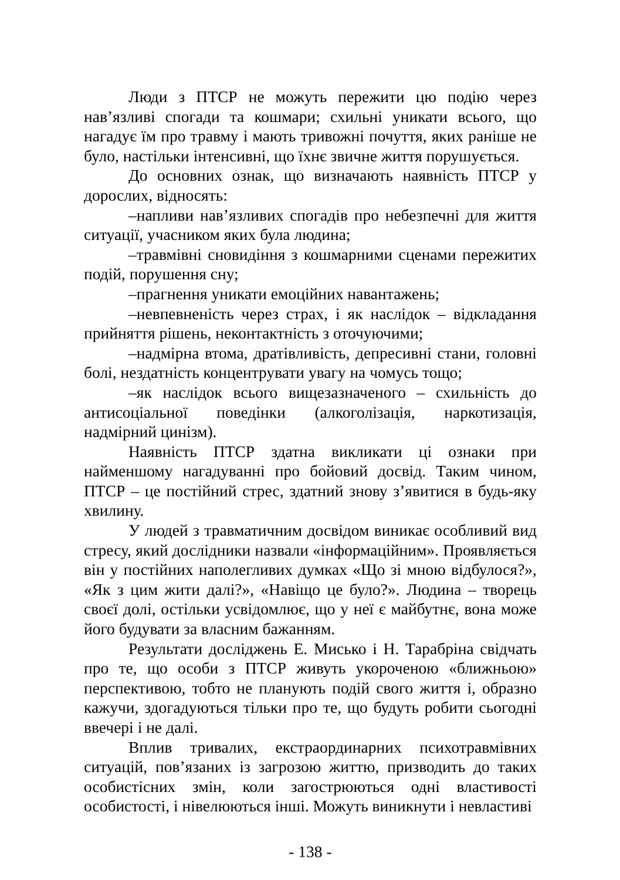Люди з ПТСР не можуть пережити цю подію через нав’язливі спогади та кошмари; схильні уникати всього, що нагадує їм про травму і мають тривожні почуття, яких раніше не було, настільки інтенсивні, що їхнє звичне життя порушується.
До основних ознак, що визначають наявність ПТСР у дорослих, відносять:
–напливи нав’язливих спогадів про небезпечні для життя ситуації, учасником яких була людина;
–травмівні сновидіння з кошмарними сценами пережитих подій, порушення сну;
–прагнення уникати емоційних навантажень;
–невпевненість через страх, і як наслідок – відкладання прийняття рішень, неконтактність з оточуючими;
–надмірна втома, дратівливість, депресивні стани, головні болі, нездатність концентрувати увагу на чомусь тощо;
–як наслідок всього вищезазначеного – схильність до антисоціальної поведінки (алкоголізація, наркотизація, надмірний цинізм).
Наявність ПТСР здатна викликати ці ознаки при найменшому нагадуванні про бойовий досвід. Таким чином, ПТСР – це постійний стрес, здатний знову з’явитися в будь-яку хвилину.
У людей з травматичним досвідом виникає особливий вид стресу, який дослідники назвали «інформаційним». Проявляється він у постійних наполегливих думках «Що зі мною відбулося?», «Як з цим жити далі?», «Навіщо це було?». Людина – творець своєї долі, остільки усвідомлює, що у неї є майбутнє, вона може його будувати за власним бажанням.
Результати досліджень Е. Мисько і Н. Тарабріна свідчать про те, що особи з ПТСР живуть укороченою «ближньою» перспективою, тобто не планують подій свого життя і, образно кажучи, здогадуються тільки про те, що будуть робити сьогодні ввечері і не далі.
Вплив тривалих, екстраординарних психотравмівних ситуацій, пов’язаних із загрозою життю, призводить до таких особистісних змін, коли загострюються одні властивості особистості, і нівелюються інші. Можуть виникнути і невластиві
- 138 -